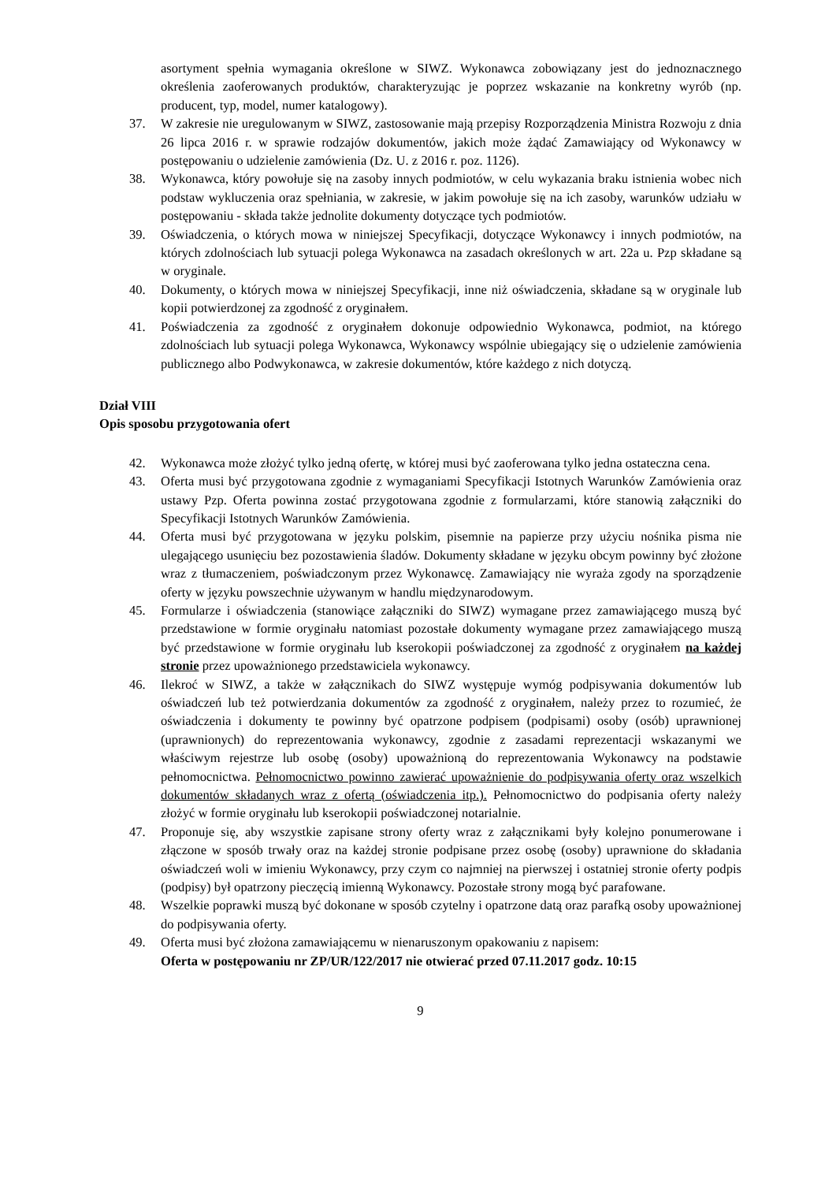asortyment spełnia wymagania określone w SIWZ. Wykonawca zobowiązany jest do jednoznacznego określenia zaoferowanych produktów, charakteryzując je poprzez wskazanie na konkretny wyrób (np. producent, typ, model, numer katalogowy).
37. W zakresie nie uregulowanym w SIWZ, zastosowanie mają przepisy Rozporządzenia Ministra Rozwoju z dnia 26 lipca 2016 r. w sprawie rodzajów dokumentów, jakich może żądać Zamawiający od Wykonawcy w postępowaniu o udzielenie zamówienia (Dz. U. z 2016 r. poz. 1126).
38. Wykonawca, który powołuje się na zasoby innych podmiotów, w celu wykazania braku istnienia wobec nich podstaw wykluczenia oraz spełniania, w zakresie, w jakim powołuje się na ich zasoby, warunków udziału w postępowaniu - składa także jednolite dokumenty dotyczące tych podmiotów.
39. Oświadczenia, o których mowa w niniejszej Specyfikacji, dotyczące Wykonawcy i innych podmiotów, na których zdolnościach lub sytuacji polega Wykonawca na zasadach określonych w art. 22a u. Pzp składane są w oryginale.
40. Dokumenty, o których mowa w niniejszej Specyfikacji, inne niż oświadczenia, składane są w oryginale lub kopii potwierdzonej za zgodność z oryginałem.
41. Poświadczenia za zgodność z oryginałem dokonuje odpowiednio Wykonawca, podmiot, na którego zdolnościach lub sytuacji polega Wykonawca, Wykonawcy wspólnie ubiegający się o udzielenie zamówienia publicznego albo Podwykonawca, w zakresie dokumentów, które każdego z nich dotyczą.
Dział VIII
Opis sposobu przygotowania ofert
42. Wykonawca może złożyć tylko jedną ofertę, w której musi być zaoferowana tylko jedna ostateczna cena.
43. Oferta musi być przygotowana zgodnie z wymaganiami Specyfikacji Istotnych Warunków Zamówienia oraz ustawy Pzp. Oferta powinna zostać przygotowana zgodnie z formularzami, które stanowią załączniki do Specyfikacji Istotnych Warunków Zamówienia.
44. Oferta musi być przygotowana w języku polskim, pisemnie na papierze przy użyciu nośnika pisma nie ulegającego usunięciu bez pozostawienia śladów. Dokumenty składane w języku obcym powinny być złożone wraz z tłumaczeniem, poświadczonym przez Wykonawcę. Zamawiający nie wyraża zgody na sporządzenie oferty w języku powszechnie używanym w handlu międzynarodowym.
45. Formularze i oświadczenia (stanowiące załączniki do SIWZ) wymagane przez zamawiającego muszą być przedstawione w formie oryginału natomiast pozostałe dokumenty wymagane przez zamawiającego muszą być przedstawione w formie oryginału lub kserokopii poświadczonej za zgodność z oryginałem na każdej stronie przez upoważnionego przedstawiciela wykonawcy.
46. Ilekroć w SIWZ, a także w załącznikach do SIWZ występuje wymóg podpisywania dokumentów lub oświadczeń lub też potwierdzania dokumentów za zgodność z oryginałem, należy przez to rozumieć, że oświadczenia i dokumenty te powinny być opatrzone podpisem (podpisami) osoby (osób) uprawnionej (uprawnionych) do reprezentowania wykonawcy, zgodnie z zasadami reprezentacji wskazanymi we właściwym rejestrze lub osobę (osoby) upoważnioną do reprezentowania Wykonawcy na podstawie pełnomocnictwa. Pełnomocnictwo powinno zawierać upoważnienie do podpisywania oferty oraz wszelkich dokumentów składanych wraz z ofertą (oświadczenia itp.). Pełnomocnictwo do podpisania oferty należy złożyć w formie oryginału lub kserokopii poświadczonej notarialnie.
47. Proponuje się, aby wszystkie zapisane strony oferty wraz z załącznikami były kolejno ponumerowane i złączone w sposób trwały oraz na każdej stronie podpisane przez osobę (osoby) uprawnione do składania oświadczeń woli w imieniu Wykonawcy, przy czym co najmniej na pierwszej i ostatniej stronie oferty podpis (podpisy) był opatrzony pieczęcią imienną Wykonawcy. Pozostałe strony mogą być parafowane.
48. Wszelkie poprawki muszą być dokonane w sposób czytelny i opatrzone datą oraz parafką osoby upoważnionej do podpisywania oferty.
49. Oferta musi być złożona zamawiającemu w nienaruszonym opakowaniu z napisem:
Oferta w postępowaniu nr ZP/UR/122/2017 nie otwierać przed 07.11.2017 godz. 10:15
9